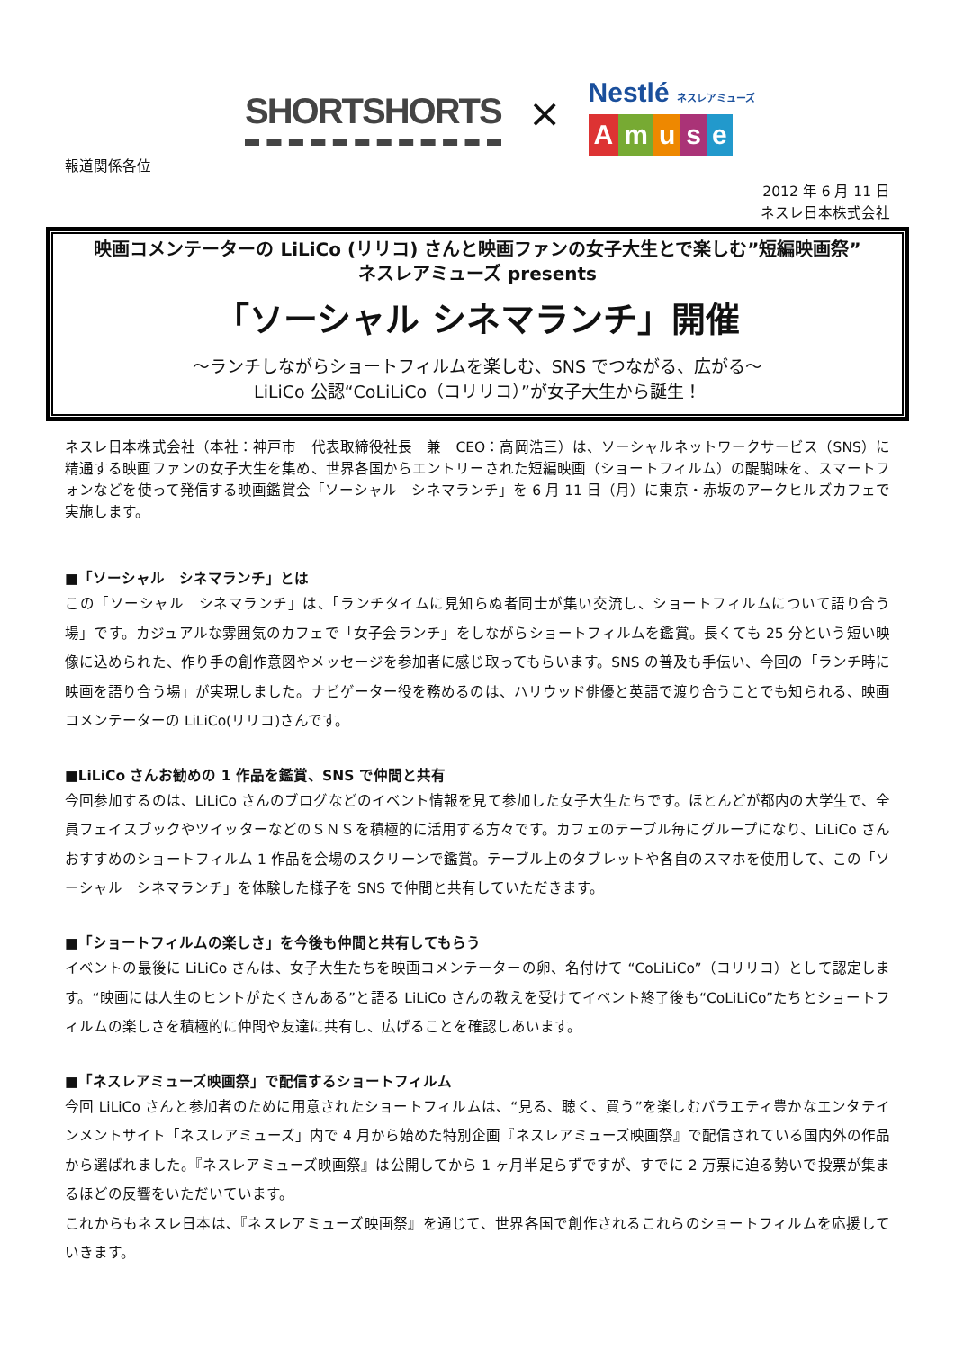SHORTSHORTS ×
Nestlé ネスレアミューズ
Amuse
報道関係各位
2012 年 6 月 11 日
ネスレ日本株式会社
映画コメンテーターの LiLiCo (リリコ) さんと映画ファンの女子大生とで楽しむ”短編映画祭”
ネスレアミューズ presents
「ソーシャル シネマランチ」開催
～ランチしながらショートフィルムを楽しむ、SNS でつながる、広がる～
LiLiCo 公認“CoLiLiCo（コリリコ）”が女子大生から誕生！
ネスレ日本株式会社（本社：神戸市　代表取締役社長　兼　CEO：高岡浩三）は、ソーシャルネットワークサービス（SNS）に精通する映画ファンの女子大生を集め、世界各国からエントリーされた短編映画（ショートフィルム）の醍醐味を、スマートフォンなどを使って発信する映画鑑賞会「ソーシャル　シネマランチ」を 6 月 11 日（月）に東京・赤坂のアークヒルズカフェで実施します。
■「ソーシャル　シネマランチ」とは
この「ソーシャル　シネマランチ」は、「ランチタイムに見知らぬ者同士が集い交流し、ショートフィルムについて語り合う場」です。カジュアルな雰囲気のカフェで「女子会ランチ」をしながらショートフィルムを鑑賞。長くても 25 分という短い映像に込められた、作り手の創作意図やメッセージを参加者に感じ取ってもらいます。SNS の普及も手伝い、今回の「ランチ時に映画を語り合う場」が実現しました。ナビゲーター役を務めるのは、ハリウッド俳優と英語で渡り合うことでも知られる、映画コメンテーターの LiLiCo(リリコ)さんです。
■LiLiCo さんお勧めの 1 作品を鑑賞、SNS で仲間と共有
今回参加するのは、LiLiCo さんのブログなどのイベント情報を見て参加した女子大生たちです。ほとんどが都内の大学生で、全員フェイスブックやツイッターなどのＳＮＳを積極的に活用する方々です。カフェのテーブル毎にグループになり、LiLiCo さんおすすめのショートフィルム 1 作品を会場のスクリーンで鑑賞。テーブル上のタブレットや各自のスマホを使用して、この「ソーシャル　シネマランチ」を体験した様子を SNS で仲間と共有していただきます。
■「ショートフィルムの楽しさ」を今後も仲間と共有してもらう
イベントの最後に LiLiCo さんは、女子大生たちを映画コメンテーターの卵、名付けて “CoLiLiCo”（コリリコ）として認定します。“映画には人生のヒントがたくさんある”と語る LiLiCo さんの教えを受けてイベント終了後も“CoLiLiCo”たちとショートフィルムの楽しさを積極的に仲間や友達に共有し、広げることを確認しあいます。
■「ネスレアミューズ映画祭」で配信するショートフィルム
今回 LiLiCo さんと参加者のために用意されたショートフィルムは、“見る、聴く、買う”を楽しむバラエティ豊かなエンタテインメントサイト「ネスレアミューズ」内で 4 月から始めた特別企画『ネスレアミューズ映画祭』で配信されている国内外の作品から選ばれました。『ネスレアミューズ映画祭』は公開してから 1 ヶ月半足らずですが、すでに 2 万票に迫る勢いで投票が集まるほどの反響をいただいています。
これからもネスレ日本は、『ネスレアミューズ映画祭』を通じて、世界各国で創作されるこれらのショートフィルムを応援していきます。